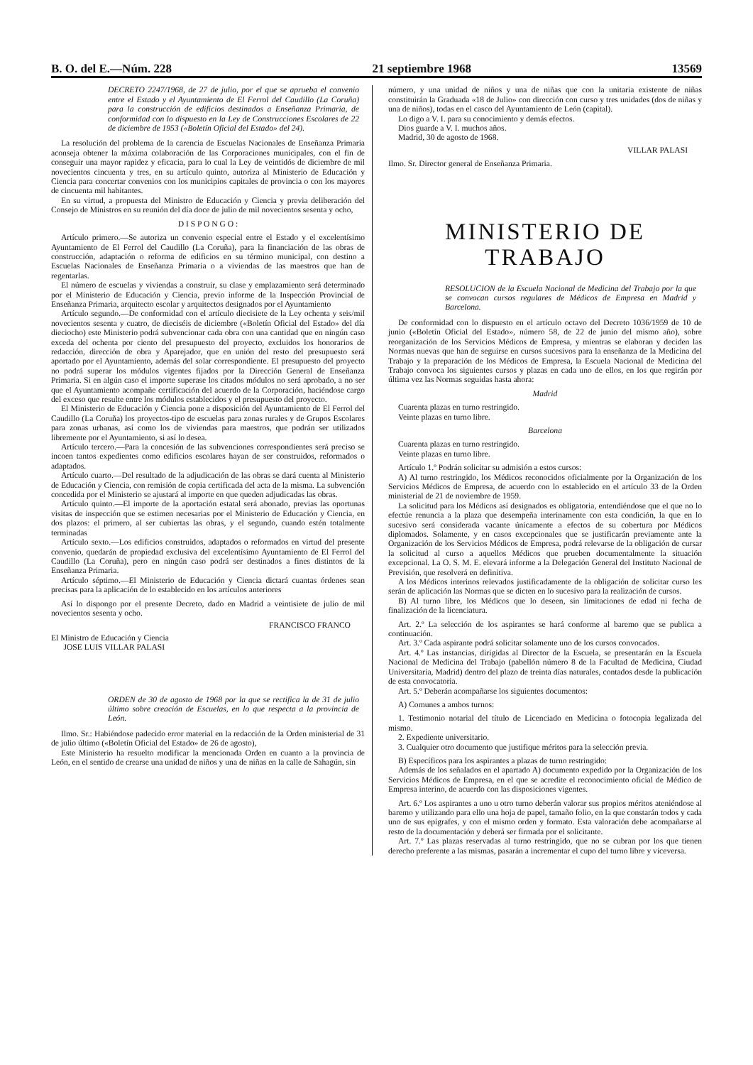B. O. del E.—Núm. 228 21 septiembre 1968 13569
DECRETO 2247/1968, de 27 de julio, por el que se aprueba el convenio entre el Estado y el Ayuntamiento de El Ferrol del Caudillo (La Coruña) para la construcción de edificios destinados a Enseñanza Primaria, de conformidad con lo dispuesto en la Ley de Construcciones Escolares de 22 de diciembre de 1953 («Boletín Oficial del Estado» del 24).
La resolución del problema de la carencia de Escuelas Nacionales de Enseñanza Primaria aconseja obtener la máxima colaboración de las Corporaciones municipales, con el fin de conseguir una mayor rapidez y eficacia, para lo cual la Ley de veintidós de diciembre de mil novecientos cincuenta y tres, en su artículo quinto, autoriza al Ministerio de Educación y Ciencia para concertar convenios con los municipios capitales de provincia o con los mayores de cincuenta mil habitantes.
En su virtud, a propuesta del Ministro de Educación y Ciencia y previa deliberación del Consejo de Ministros en su reunión del día doce de julio de mil novecientos sesenta y ocho,
D I S P O N G O :
Artículo primero.—Se autoriza un convenio especial entre el Estado y el excelentísimo Ayuntamiento de El Ferrol del Caudillo (La Coruña), para la financiación de las obras de construcción, adaptación o reforma de edificios en su término municipal, con destino a Escuelas Nacionales de Enseñanza Primaria o a viviendas de las maestros que han de regentarlas.
El número de escuelas y viviendas a construir, su clase y emplazamiento será determinado por el Ministerio de Educación y Ciencia, previo informe de la Inspección Provincial de Enseñanza Primaria, arquitecto escolar y arquitectos designados por el Ayuntamiento
Artículo segundo.—De conformidad con el artículo diecisiete de la Ley ochenta y seis/mil novecientos sesenta y cuatro, de dieciséis de diciembre («Boletín Oficial del Estado» del día dieciocho) este Ministerio podrá subvencionar cada obra con una cantidad que en ningún caso exceda del ochenta por ciento del presupuesto del proyecto, excluidos los honorarios de redacción, dirección de obra y Aparejador, que en unión del resto del presupuesto será aportado por el Ayuntamiento, además del solar correspondiente. El presupuesto del proyecto no podrá superar los módulos vigentes fijados por la Dirección General de Enseñanza Primaria. Si en algún caso el importe superase los citados módulos no será aprobado, a no ser que el Ayuntamiento acompañe certificación del acuerdo de la Corporación, haciéndose cargo del exceso que resulte entre los módulos establecidos y el presupuesto del proyecto.
El Ministerio de Educación y Ciencia pone a disposición del Ayuntamiento de El Ferrol del Caudillo (La Coruña) los proyectos-tipo de escuelas para zonas rurales y de Grupos Escolares para zonas urbanas, así como los de viviendas para maestros, que podrán ser utilizados libremente por el Ayuntamiento, si así lo desea.
Artículo tercero.—Para la concesión de las subvenciones correspondientes será preciso se incoen tantos expedientes como edificios escolares hayan de ser construidos, reformados o adaptados.
Artículo cuarto.—Del resultado de la adjudicación de las obras se dará cuenta al Ministerio de Educación y Ciencia, con remisión de copia certificada del acta de la misma. La subvención concedida por el Ministerio se ajustará al importe en que queden adjudicadas las obras.
Artículo quinto.—El importe de la aportación estatal será abonado, previas las oportunas visitas de inspección que se estimen necesarias por el Ministerio de Educación y Ciencia, en dos plazos: el primero, al ser cubiertas las obras, y el segundo, cuando estén totalmente terminadas
Artículo sexto.—Los edificios construidos, adaptados o reformados en virtud del presente convenio, quedarán de propiedad exclusiva del excelentísimo Ayuntamiento de El Ferrol del Caudillo (La Coruña), pero en ningún caso podrá ser destinados a fines distintos de la Enseñanza Primaria.
Artículo séptimo.—El Ministerio de Educación y Ciencia dictará cuantas órdenes sean precisas para la aplicación de lo establecido en los artículos anteriores
Así lo dispongo por el presente Decreto, dado en Madrid a veintisiete de julio de mil novecientos sesenta y ocho.
FRANCISCO FRANCO
El Ministro de Educación y Ciencia
JOSE LUIS VILLAR PALASI
ORDEN de 30 de agosto de 1968 por la que se rectifica la de 31 de julio último sobre creación de Escuelas, en lo que respecta a la provincia de León.
Ilmo. Sr.: Habiéndose padecido error material en la redacción de la Orden ministerial de 31 de julio último («Boletín Oficial del Estado» de 26 de agosto),
Este Ministerio ha resuelto modificar la mencionada Orden en cuanto a la provincia de León, en el sentido de crearse una unidad de niños y una de niñas en la calle de Sahagún, sin
número, y una unidad de niños y una de niñas que con la unitaria existente de niñas constituirán la Graduada «18 de Julio» con dirección con curso y tres unidades (dos de niñas y una de niños), todas en el casco del Ayuntamiento de León (capital).
Lo digo a V. I. para su conocimiento y demás efectos.
Dios guarde a V. I. muchos años.
Madrid, 30 de agosto de 1968.
VILLAR PALASI
Ilmo. Sr. Director general de Enseñanza Primaria.
MINISTERIO DE TRABAJO
RESOLUCION de la Escuela Nacional de Medicina del Trabajo por la que se convocan cursos regulares de Médicos de Empresa en Madrid y Barcelona.
De conformidad con lo dispuesto en el artículo octavo del Decreto 1036/1959 de 10 de junio («Boletín Oficial del Estado», número 58, de 22 de junio del mismo año), sobre reorganización de los Servicios Médicos de Empresa, y mientras se elaboran y deciden las Normas nuevas que han de seguirse en cursos sucesivos para la enseñanza de la Medicina del Trabajo y la preparación de los Médicos de Empresa, la Escuela Nacional de Medicina del Trabajo convoca los siguientes cursos y plazas en cada uno de ellos, en los que regirán por última vez las Normas seguidas hasta ahora:
Madrid
Cuarenta plazas en turno restringido.
Veinte plazas en turno libre.
Barcelona
Cuarenta plazas en turno restringido.
Veinte plazas en turno libre.
Artículo 1.º Podrán solicitar su admisión a estos cursos:
A) Al turno restringido, los Médicos reconocidos oficialmente por la Organización de los Servicios Médicos de Empresa, de acuerdo con lo establecido en el artículo 33 de la Orden ministerial de 21 de noviembre de 1959.
La solicitud para los Médicos así designados es obligatoria, entendiéndose que el que no lo efectúe renuncia a la plaza que desempeña interinamente con esta condición, la que en lo sucesivo será considerada vacante únicamente a efectos de su cobertura por Médicos diplomados. Solamente, y en casos excepcionales que se justificarán previamente ante la Organización de los Servicios Médicos de Empresa, podrá relevarse de la obligación de cursar la solicitud al curso a aquellos Médicos que prueben documentalmente la situación excepcional. La O. S. M. E. elevará informe a la Delegación General del Instituto Nacional de Previsión, que resolverá en definitiva.
A los Médicos interinos relevados justificadamente de la obligación de solicitar curso les serán de aplicación las Normas que se dicten en lo sucesivo para la realización de cursos.
B) Al turno libre, los Médicos que lo deseen, sin limitaciones de edad ni fecha de finalización de la licenciatura.
Art. 2.º La selección de los aspirantes se hará conforme al baremo que se publica a continuación.
Art. 3.º Cada aspirante podrá solicitar solamente uno de los cursos convocados.
Art. 4.º Las instancias, dirigidas al Director de la Escuela, se presentarán en la Escuela Nacional de Medicina del Trabajo (pabellón número 8 de la Facultad de Medicina, Ciudad Universitaria, Madrid) dentro del plazo de treinta días naturales, contados desde la publicación de esta convocatoria.
Art. 5.º Deberán acompañarse los siguientes documentos:
A) Comunes a ambos turnos:
1. Testimonio notarial del título de Licenciado en Medicina o fotocopia legalizada del mismo.
2. Expediente universitario.
3. Cualquier otro documento que justifique méritos para la selección previa.
B) Específicos para los aspirantes a plazas de turno restringido:
Además de los señalados en el apartado A) documento expedido por la Organización de los Servicios Médicos de Empresa, en el que se acredite el reconocimiento oficial de Médico de Empresa interino, de acuerdo con las disposiciones vigentes.
Art. 6.º Los aspirantes a uno u otro turno deberán valorar sus propios méritos ateniéndose al baremo y utilizando para ello una hoja de papel, tamaño folio, en la que constarán todos y cada uno de sus epígrafes, y con el mismo orden y formato. Esta valoración debe acompañarse al resto de la documentación y deberá ser firmada por el solicitante.
Art. 7.º Las plazas reservadas al turno restringido, que no se cubran por los que tienen derecho preferente a las mismas, pasarán a incrementar el cupo del turno libre y viceversa.